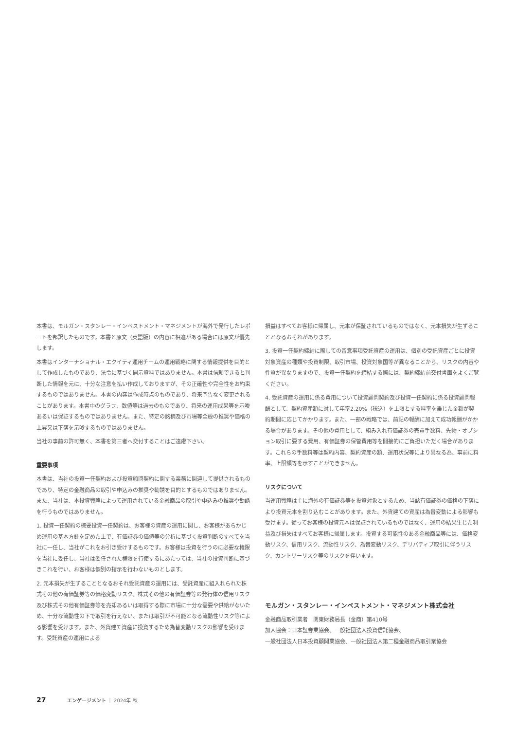本書は、モルガン・スタンレー・インベストメント・マネジメントが海外で発行したレポートを邦訳したものです。本書と原文（英語版）の内容に相違がある場合には原文が優先します。
本書はインターナショナル・エクイティ運用チームの運用戦略に関する情報提供を目的として作成したものであり、法令に基づく開示資料ではありません。本書は信頼できると判断した情報を元に、十分な注意を払い作成しておりますが、その正確性や完全性をお約束するものではありません。本書の内容は作成時点のものであり、将来予告なく変更されることがあります。本書中のグラフ、数値等は過去のものであり、将来の運用成果等を示唆あるいは保証するものではありません。また、特定の銘柄及び市場等全般の推奨や価格の上昇又は下落を示唆するものではありません。
当社の事前の許可無く、本書を第三者へ交付することはご遠慮下さい。
重要事項
本書は、当社の投資一任契約および投資顧問契約に関する業務に関連して提供されるものであり、特定の金融商品の取引や申込みの推奨や勧誘を目的とするものではありません。また、当社は、本投資戦略によって運用されている金融商品の取引や申込みの推奨や勧誘を行うものではありません。
1. 投資一任契約の概要投資一任契約は、お客様の資産の運用に関し、お客様があらかじめ運用の基本方針を定めた上で、有価証券の価値等の分析に基づく投資判断のすべてを当社に一任し、当社がこれをお引き受けするものです。お客様は投資を行うのに必要な権限を当社に委任し、当社は委任された権限を行使するにあたっては、当社の投資判断に基づきこれを行い、お客様は個別の指示を行わないものとします。
2. 元本損失が生ずることとなるおそれ受託資産の運用には、受託資産に組入れられた株式その他の有価証券等の価格変動リスク、株式その他の有価証券等の発行体の信用リスク及び株式その他有価証券等を売却あるいは取得する際に市場に十分な需要や供給がないため、十分な流動性の下で取引を行えない、または取引が不可能となる流動性リスク等による影響を受けます。また、外貨建て資産に投資するため為替変動リスクの影響を受けます。受託資産の運用による
損益はすべてお客様に帰属し、元本が保証されているものではなく、元本損失が生ずることとなるおそれがあります。
3. 投資一任契約締結に際しての留意事項受託資産の運用は、個別の受託資産ごとに投資対象資産の種類や投資制限、取引市場、投資対象国等が異なることから、リスクの内容や性質が異なりますので、投資一任契約を締結する際には、契約締結前交付書面をよくご覧ください。
4. 受託資産の運用に係る費用について投資顧問契約及び投資一任契約に係る投資顧問報酬として、契約資産額に対して年率2.20%（税込）を上限とする料率を乗じた金額が契約期間に応じてかかります。また、一部の戦略では、前記の報酬に加えて成功報酬がかかる場合があります。その他の費用として、組み入れ有価証券の売買手数料、先物・オプション取引に要する費用、有価証券の保管費用等を間接的にご負担いただく場合があります。これらの手数料等は契約内容、契約資産の額、運用状況等により異なる為、事前に料率、上限額等を示すことができません。
リスクについて
当運用戦略は主に海外の有価証券等を投資対象とするため、当該有価証券の価格の下落により投資元本を割り込むことがあります。また、外貨建ての資産は為替変動による影響も受けます。従ってお客様の投資元本は保証されているものではなく、運用の結果生じた利益及び損失はすべてお客様に帰属します。投資する可能性のある金融商品等には、価格変動リスク、信用リスク、流動性リスク、為替変動リスク、デリバティブ取引に伴うリスク、カントリーリスク等のリスクを伴います。
モルガン・スタンレー・インベストメント・マネジメント株式会社
金融商品取引業者　関東財務局長（金商）第410号
加入協会：日本証券業協会、一般社団法人投資信託協会、
一般社団法人日本投資顧問業協会、一般社団法人第二種金融商品取引業協会
27 エンゲージメント ｜ 2024年 秋